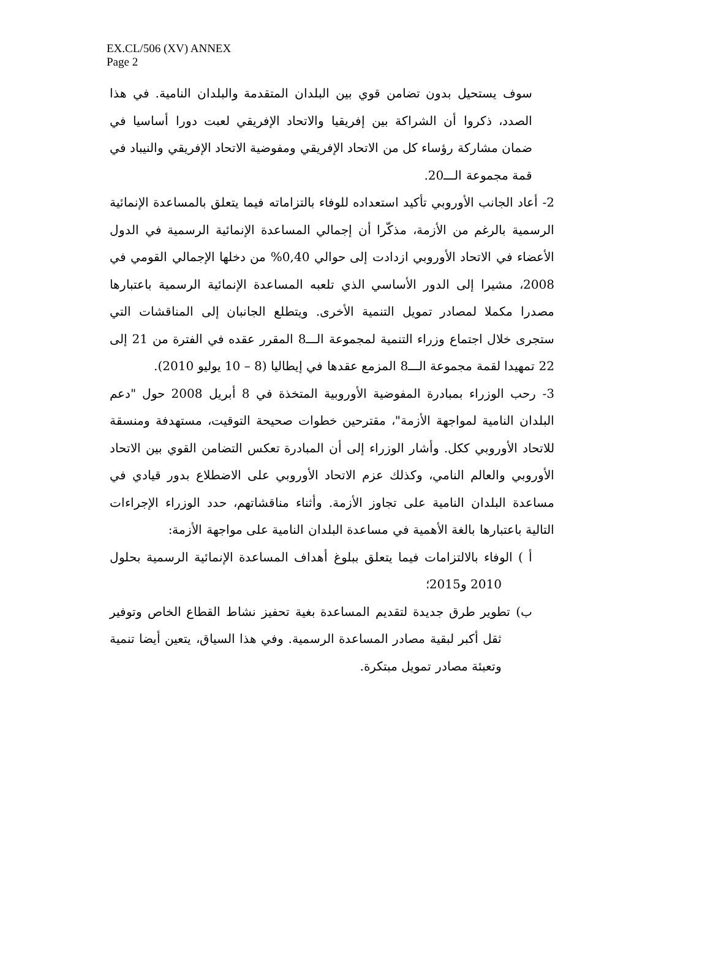EX.CL/506 (XV) ANNEX
Page 2
سوف يستحيل بدون تضامن قوي بين البلدان المتقدمة والبلدان النامية. في هذا الصدد، ذكروا أن الشراكة بين إفريقيا والاتحاد الإفريقي لعبت دورا أساسيا في ضمان مشاركة رؤساء كل من الاتحاد الإفريقي ومفوضية الاتحاد الإفريقي والنيباد في قمة مجموعة الـــ20.
2- أعاد الجانب الأوروبي تأكيد استعداده للوفاء بالتزاماته فيما يتعلق بالمساعدة الإنمائية الرسمية بالرغم من الأزمة، مذكّرا أن إجمالي المساعدة الإنمائية الرسمية في الدول الأعضاء في الاتحاد الأوروبي ازدادت إلى حوالي 0,40% من دخلها الإجمالي القومي في 2008، مشيرا إلى الدور الأساسي الذي تلعبه المساعدة الإنمائية الرسمية باعتبارها مصدرا مكملا لمصادر تمويل التنمية الأخرى. ويتطلع الجانبان إلى المناقشات التي ستجرى خلال اجتماع وزراء التنمية لمجموعة الـــ8 المقرر عقده في الفترة من 21 إلى 22 تمهيدا لقمة مجموعة الـــ8 المزمع عقدها في إيطاليا (8 – 10 يوليو 2010).
3- رحب الوزراء بمبادرة المفوضية الأوروبية المتخذة في 8 أبريل 2008 حول "دعم البلدان النامية لمواجهة الأزمة"، مقترحين خطوات صحيحة التوقيت، مستهدفة ومنسقة للاتحاد الأوروبي ككل. وأشار الوزراء إلى أن المبادرة تعكس التضامن القوي بين الاتحاد الأوروبي والعالم النامي، وكذلك عزم الاتحاد الأوروبي على الاضطلاع بدور قيادي في مساعدة البلدان النامية على تجاوز الأزمة. وأثناء مناقشاتهم، حدد الوزراء الإجراءات التالية باعتبارها بالغة الأهمية في مساعدة البلدان النامية على مواجهة الأزمة:
أ ) الوفاء بالالتزامات فيما يتعلق ببلوغ أهداف المساعدة الإنمائية الرسمية بحلول 2010 و2015؛
ب) تطوير طرق جديدة لتقديم المساعدة بغية تحفيز نشاط القطاع الخاص وتوفير ثقل أكبر لبقية مصادر المساعدة الرسمية. وفي هذا السياق، يتعين أيضا تنمية وتعبئة مصادر تمويل مبتكرة.